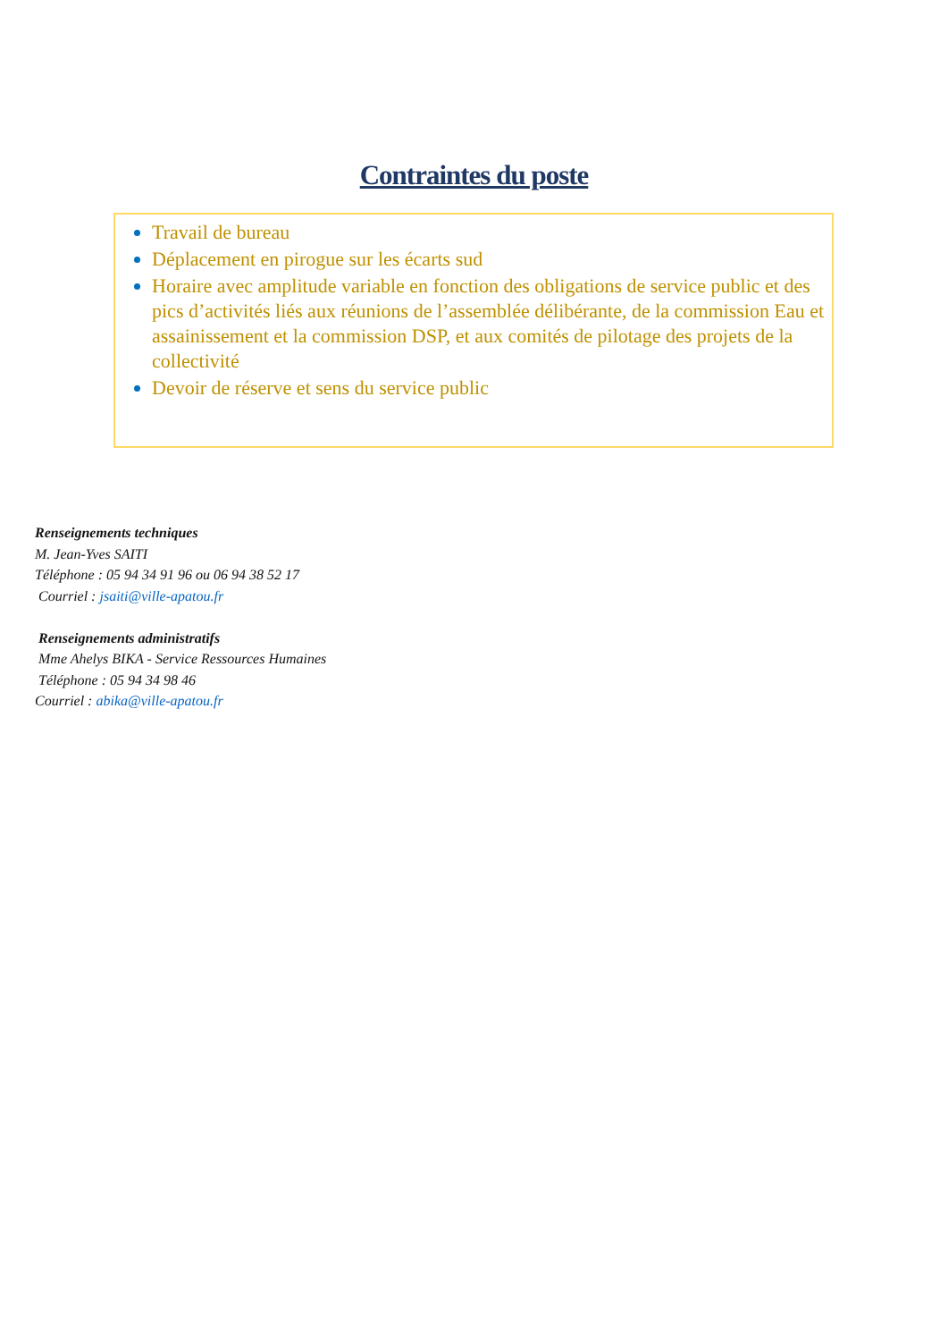Contraintes du poste
Travail de bureau
Déplacement en pirogue sur les écarts sud
Horaire avec amplitude variable en fonction des obligations de service public et des pics d’activités liés aux réunions de l’assemblée délibérante, de la commission Eau et assainissement et la commission DSP, et aux comités de pilotage des projets de la collectivité
Devoir de réserve et sens du service public
Renseignements techniques
M. Jean-Yves SAITI
Téléphone : 05 94 34 91 96 ou 06 94 38 52 17
Courriel : jsaiti@ville-apatou.fr
Renseignements administratifs
Mme Ahelys BIKA - Service Ressources Humaines
Téléphone : 05 94 34 98 46
Courriel : abika@ville-apatou.fr